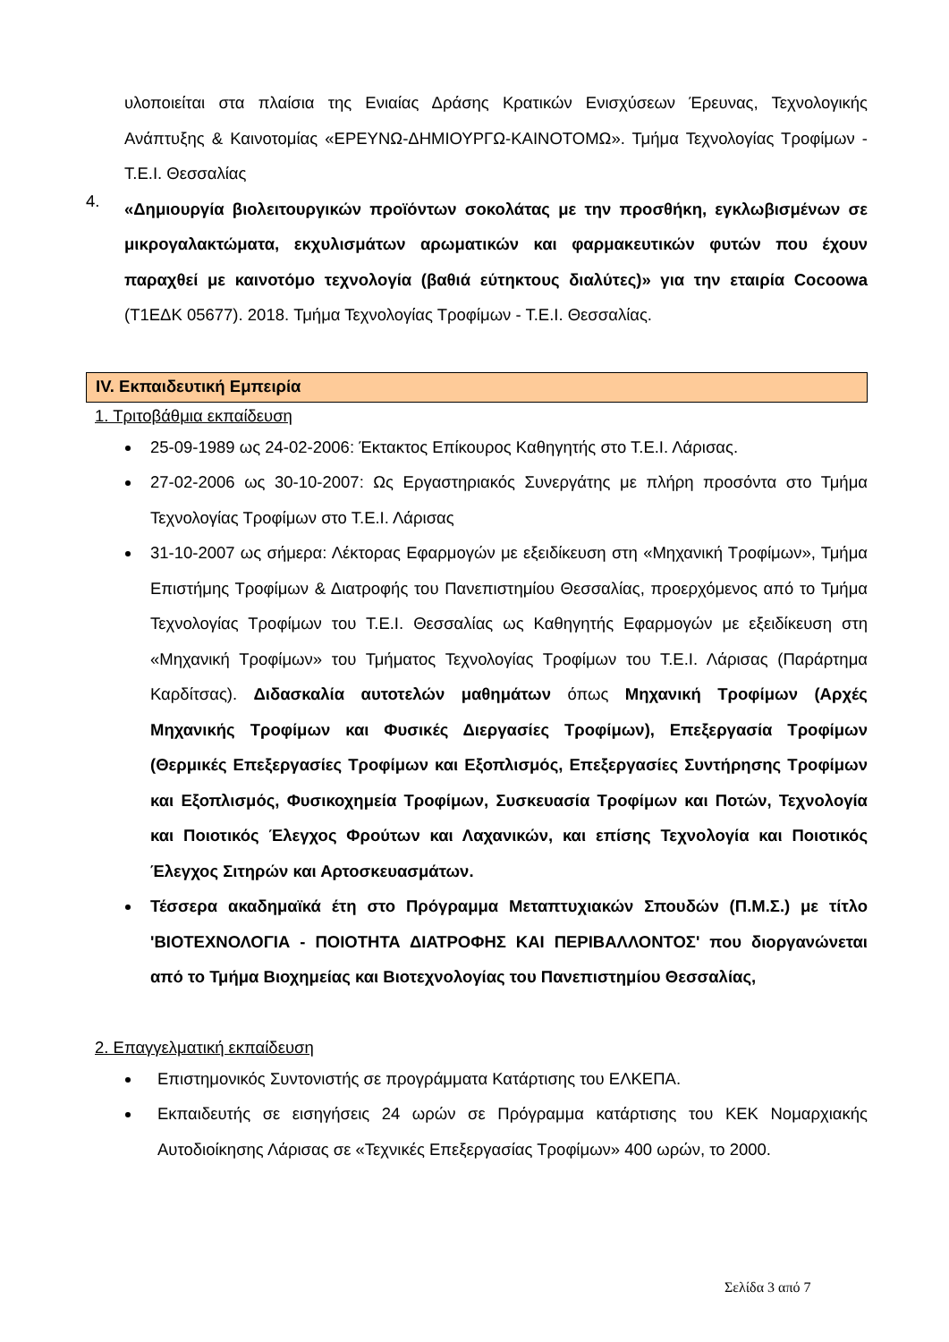υλοποιείται στα πλαίσια της Ενιαίας Δράσης Κρατικών Ενισχύσεων Έρευνας, Τεχνολογικής Ανάπτυξης & Καινοτομίας «ΕΡΕΥΝΩ-ΔΗΜΙΟΥΡΓΩ-ΚΑΙΝΟΤΟΜΩ». Τμήμα Τεχνολογίας Τροφίμων - Τ.Ε.Ι. Θεσσαλίας
4.
«Δημιουργία βιολειτουργικών προϊόντων σοκολάτας με την προσθήκη, εγκλωβισμένων σε μικρογαλακτώματα, εκχυλισμάτων αρωματικών και φαρμακευτικών φυτών που έχουν παραχθεί με καινοτόμο τεχνολογία (βαθιά εύτηκτους διαλύτες)» για την εταιρία Cocoowa (Τ1ΕΔΚ 05677). 2018. Τμήμα Τεχνολογίας Τροφίμων - Τ.Ε.Ι. Θεσσαλίας.
IV. Εκπαιδευτική Εμπειρία
1. Τριτοβάθμια εκπαίδευση
25-09-1989 ως 24-02-2006: Έκτακτος Επίκουρος Καθηγητής στο Τ.Ε.Ι. Λάρισας.
27-02-2006 ως 30-10-2007: Ως Εργαστηριακός Συνεργάτης με πλήρη προσόντα στο Τμήμα Τεχνολογίας Τροφίμων στο Τ.Ε.Ι. Λάρισας
31-10-2007 ως σήμερα: Λέκτορας Εφαρμογών με εξειδίκευση στη «Μηχανική Τροφίμων», Τμήμα Επιστήμης Τροφίμων & Διατροφής του Πανεπιστημίου Θεσσαλίας, προερχόμενος από το Τμήμα Τεχνολογίας Τροφίμων του Τ.Ε.Ι. Θεσσαλίας ως Καθηγητής Εφαρμογών με εξειδίκευση στη «Μηχανική Τροφίμων» του Τμήματος Τεχνολογίας Τροφίμων του Τ.Ε.Ι. Λάρισας (Παράρτημα Καρδίτσας). Διδασκαλία αυτοτελών μαθημάτων όπως Μηχανική Τροφίμων (Αρχές Μηχανικής Τροφίμων και Φυσικές Διεργασίες Τροφίμων), Επεξεργασία Τροφίμων (Θερμικές Επεξεργασίες Τροφίμων και Εξοπλισμός, Επεξεργασίες Συντήρησης Τροφίμων και Εξοπλισμός, Φυσικοχημεία Τροφίμων, Συσκευασία Τροφίμων και Ποτών, Τεχνολογία και Ποιοτικός Έλεγχος Φρούτων και Λαχανικών, και επίσης Τεχνολογία και Ποιοτικός Έλεγχος Σιτηρών και Αρτοσκευασμάτων.
Τέσσερα ακαδημαϊκά έτη στο Πρόγραμμα Μεταπτυχιακών Σπουδών (Π.Μ.Σ.) με τίτλο 'ΒΙΟΤΕΧΝΟΛΟΓΙΑ - ΠΟΙΟΤΗΤΑ ΔΙΑΤΡΟΦΗΣ ΚΑΙ ΠΕΡΙΒΑΛΛΟΝΤΟΣ' που διοργανώνεται από το Τμήμα Βιοχημείας και Βιοτεχνολογίας του Πανεπιστημίου Θεσσαλίας,
2. Επαγγελματική εκπαίδευση
Επιστημονικός Συντονιστής σε προγράμματα Κατάρτισης του ΕΛΚΕΠΑ.
Εκπαιδευτής σε εισηγήσεις 24 ωρών σε Πρόγραμμα κατάρτισης του ΚΕΚ Νομαρχιακής Αυτοδιοίκησης Λάρισας σε «Τεχνικές Επεξεργασίας Τροφίμων» 400 ωρών, το 2000.
Σελίδα 3 από 7